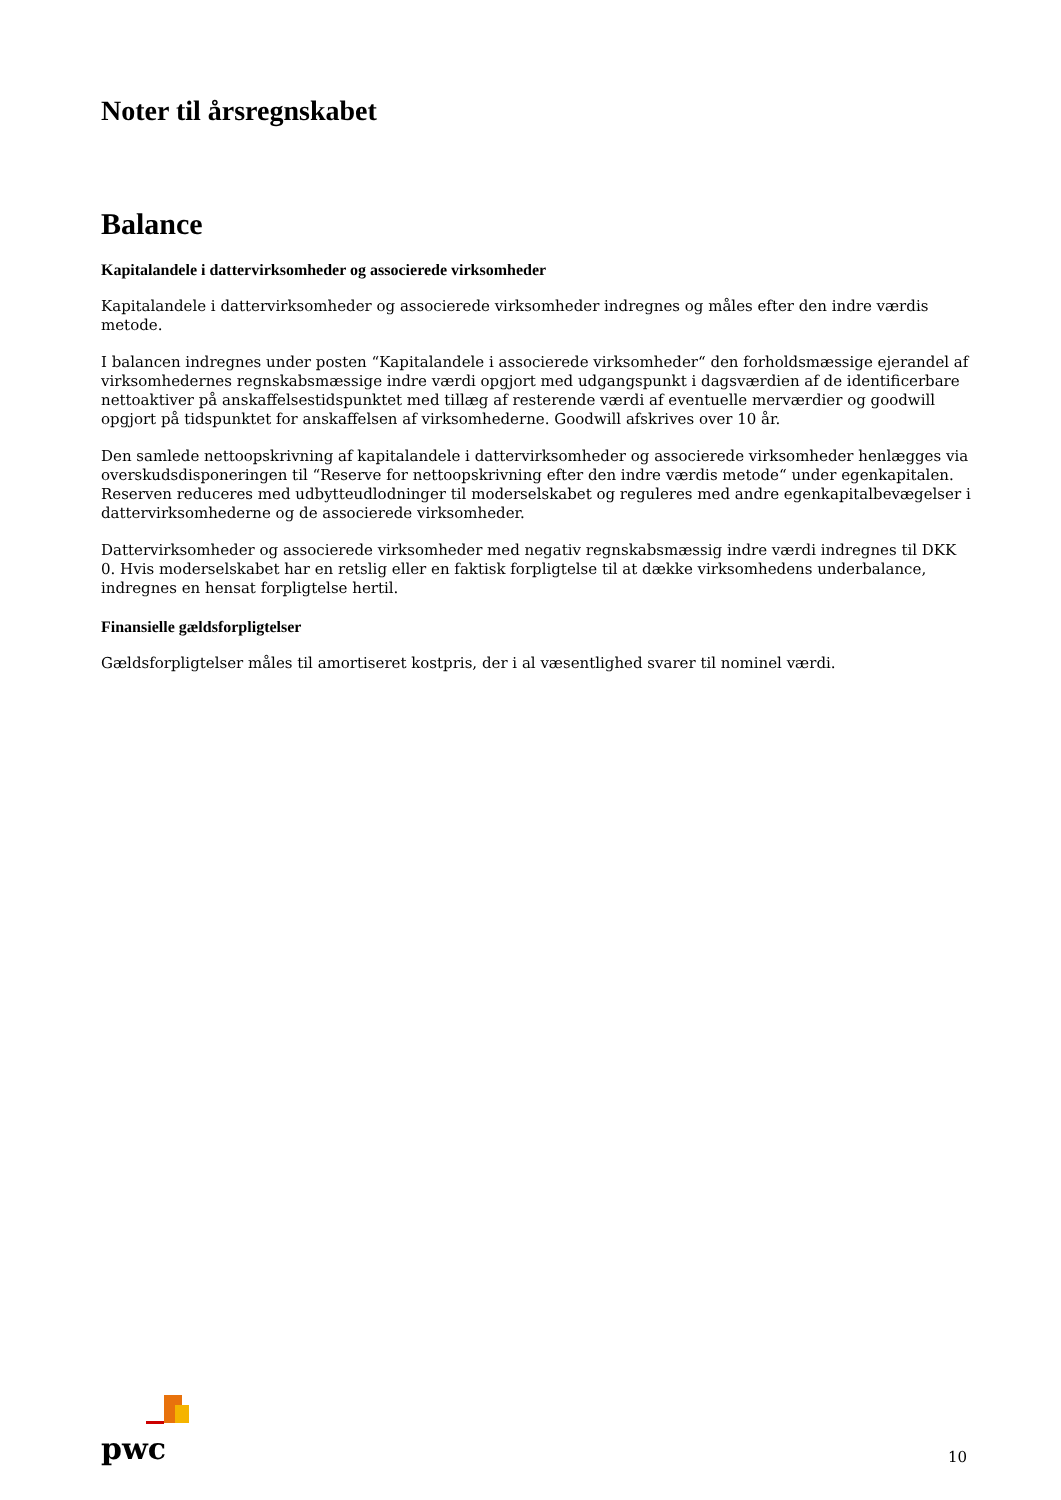Noter til årsregnskabet
Balance
Kapitalandele i dattervirksomheder og associerede virksomheder
Kapitalandele i dattervirksomheder og associerede virksomheder indregnes og måles efter den indre værdis metode.
I balancen indregnes under posten “Kapitalandele i associerede virksomheder“ den forholdsmæssige ejerandel af virksomhedernes regnskabsmæssige indre værdi opgjort med udgangspunkt i dagsværdien af de identificerbare nettoaktiver på anskaffelsestidspunktet med tillæg af resterende værdi af eventuelle merværdier og goodwill opgjort på tidspunktet for anskaffelsen af virksomhederne. Goodwill afskrives over 10 år.
Den samlede nettoopskrivning af kapitalandele i dattervirksomheder og associerede virksomheder henlægges via overskudsdisponeringen til “Reserve for nettoopskrivning efter den indre værdis metode“ under egenkapitalen. Reserven reduceres med udbytteudlodninger til moderselskabet og reguleres med andre egenkapitalbevægelser i dattervirksomhederne og de associerede virksomheder.
Dattervirksomheder og associerede virksomheder med negativ regnskabsmæssig indre værdi indregnes til DKK 0. Hvis moderselskabet har en retslig eller en faktisk forpligtelse til at dække virksomhedens underbalance, indregnes en hensat forpligtelse hertil.
Finansielle gældsforpligtelser
Gældsforpligtelser måles til amortiseret kostpris, der i al væsentlighed svarer til nominel værdi.
pwc
10